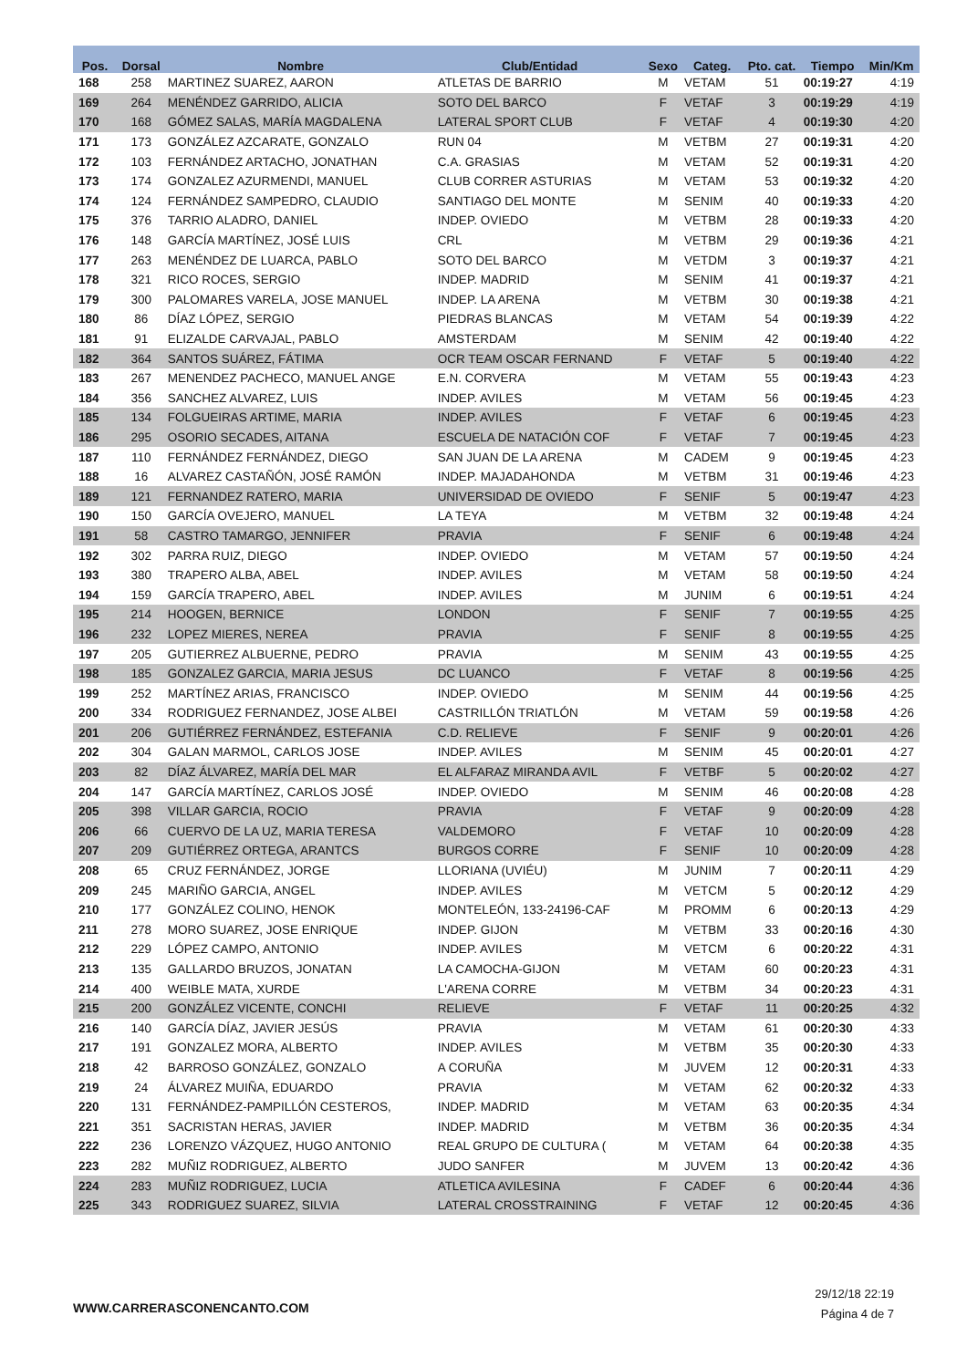| Pos. | Dorsal | Nombre | Club/Entidad | Sexo | Categ. | Pto. cat. | Tiempo | Min/Km |
| --- | --- | --- | --- | --- | --- | --- | --- | --- |
| 168 | 258 | MARTINEZ SUAREZ, AARON | ATLETAS DE BARRIO | M | VETAM | 51 | 00:19:27 | 4:19 |
| 169 | 264 | MENÉNDEZ GARRIDO, ALICIA | SOTO DEL BARCO | F | VETAF | 3 | 00:19:29 | 4:19 |
| 170 | 168 | GÓMEZ SALAS, MARÍA MAGDALENA | LATERAL SPORT CLUB | F | VETAF | 4 | 00:19:30 | 4:20 |
| 171 | 173 | GONZÁLEZ AZCARATE, GONZALO | RUN 04 | M | VETBM | 27 | 00:19:31 | 4:20 |
| 172 | 103 | FERNÁNDEZ ARTACHO, JONATHAN | C.A. GRASIAS | M | VETAM | 52 | 00:19:31 | 4:20 |
| 173 | 174 | GONZALEZ AZURMENDI, MANUEL | CLUB CORRER ASTURIAS | M | VETAM | 53 | 00:19:32 | 4:20 |
| 174 | 124 | FERNÁNDEZ SAMPEDRO, CLAUDIO | SANTIAGO DEL MONTE | M | SENIM | 40 | 00:19:33 | 4:20 |
| 175 | 376 | TARRIO ALADRO, DANIEL | INDEP. OVIEDO | M | VETBM | 28 | 00:19:33 | 4:20 |
| 176 | 148 | GARCÍA MARTÍNEZ, JOSÉ LUIS | CRL | M | VETBM | 29 | 00:19:36 | 4:21 |
| 177 | 263 | MENÉNDEZ DE LUARCA, PABLO | SOTO DEL BARCO | M | VETDM | 3 | 00:19:37 | 4:21 |
| 178 | 321 | RICO ROCES, SERGIO | INDEP. MADRID | M | SENIM | 41 | 00:19:37 | 4:21 |
| 179 | 300 | PALOMARES VARELA, JOSE MANUEL | INDEP. LA ARENA | M | VETBM | 30 | 00:19:38 | 4:21 |
| 180 | 86 | DÍAZ LÓPEZ, SERGIO | PIEDRAS BLANCAS | M | VETAM | 54 | 00:19:39 | 4:22 |
| 181 | 91 | ELIZALDE CARVAJAL, PABLO | AMSTERDAM | M | SENIM | 42 | 00:19:40 | 4:22 |
| 182 | 364 | SANTOS SUÁREZ, FÁTIMA | OCR TEAM OSCAR FERNAND | F | VETAF | 5 | 00:19:40 | 4:22 |
| 183 | 267 | MENENDEZ PACHECO, MANUEL ANGE | E.N. CORVERA | M | VETAM | 55 | 00:19:43 | 4:23 |
| 184 | 356 | SANCHEZ ALVAREZ, LUIS | INDEP. AVILES | M | VETAM | 56 | 00:19:45 | 4:23 |
| 185 | 134 | FOLGUEIRAS ARTIME, MARIA | INDEP. AVILES | F | VETAF | 6 | 00:19:45 | 4:23 |
| 186 | 295 | OSORIO SECADES, AITANA | ESCUELA DE NATACIÓN COF | F | VETAF | 7 | 00:19:45 | 4:23 |
| 187 | 110 | FERNÁNDEZ FERNÁNDEZ, DIEGO | SAN JUAN DE LA ARENA | M | CADEM | 9 | 00:19:45 | 4:23 |
| 188 | 16 | ALVAREZ CASTAÑÓN, JOSÉ RAMÓN | INDEP. MAJADAHONDA | M | VETBM | 31 | 00:19:46 | 4:23 |
| 189 | 121 | FERNANDEZ RATERO, MARIA | UNIVERSIDAD DE OVIEDO | F | SENIF | 5 | 00:19:47 | 4:23 |
| 190 | 150 | GARCÍA OVEJERO, MANUEL | LA TEYA | M | VETBM | 32 | 00:19:48 | 4:24 |
| 191 | 58 | CASTRO TAMARGO, JENNIFER | PRAVIA | F | SENIF | 6 | 00:19:48 | 4:24 |
| 192 | 302 | PARRA RUIZ, DIEGO | INDEP. OVIEDO | M | VETAM | 57 | 00:19:50 | 4:24 |
| 193 | 380 | TRAPERO ALBA, ABEL | INDEP. AVILES | M | VETAM | 58 | 00:19:50 | 4:24 |
| 194 | 159 | GARCÍA TRAPERO, ABEL | INDEP. AVILES | M | JUNIM | 6 | 00:19:51 | 4:24 |
| 195 | 214 | HOOGEN, BERNICE | LONDON | F | SENIF | 7 | 00:19:55 | 4:25 |
| 196 | 232 | LOPEZ MIERES, NEREA | PRAVIA | F | SENIF | 8 | 00:19:55 | 4:25 |
| 197 | 205 | GUTIERREZ ALBUERNE, PEDRO | PRAVIA | M | SENIM | 43 | 00:19:55 | 4:25 |
| 198 | 185 | GONZALEZ GARCIA, MARIA JESUS | DC LUANCO | F | VETAF | 8 | 00:19:56 | 4:25 |
| 199 | 252 | MARTÍNEZ ARIAS, FRANCISCO | INDEP. OVIEDO | M | SENIM | 44 | 00:19:56 | 4:25 |
| 200 | 334 | RODRIGUEZ FERNANDEZ, JOSE ALBEI | CASTRILLÓN TRIATLÓN | M | VETAM | 59 | 00:19:58 | 4:26 |
| 201 | 206 | GUTIÉRREZ FERNÁNDEZ, ESTEFANIA | C.D. RELIEVE | F | SENIF | 9 | 00:20:01 | 4:26 |
| 202 | 304 | GALAN MARMOL, CARLOS JOSE | INDEP. AVILES | M | SENIM | 45 | 00:20:01 | 4:27 |
| 203 | 82 | DÍAZ ÁLVAREZ, MARÍA DEL MAR | EL ALFARAZ MIRANDA AVIL | F | VETBF | 5 | 00:20:02 | 4:27 |
| 204 | 147 | GARCÍA MARTÍNEZ, CARLOS JOSÉ | INDEP. OVIEDO | M | SENIM | 46 | 00:20:08 | 4:28 |
| 205 | 398 | VILLAR GARCIA, ROCIO | PRAVIA | F | VETAF | 9 | 00:20:09 | 4:28 |
| 206 | 66 | CUERVO DE LA UZ, MARIA TERESA | VALDEMORO | F | VETAF | 10 | 00:20:09 | 4:28 |
| 207 | 209 | GUTIÉRREZ ORTEGA, ARANTCS | BURGOS CORRE | F | SENIF | 10 | 00:20:09 | 4:28 |
| 208 | 65 | CRUZ FERNÁNDEZ, JORGE | LLORIANA (UVIÉU) | M | JUNIM | 7 | 00:20:11 | 4:29 |
| 209 | 245 | MARIÑO GARCIA, ANGEL | INDEP. AVILES | M | VETCM | 5 | 00:20:12 | 4:29 |
| 210 | 177 | GONZÁLEZ COLINO, HENOK | MONTELEÓN, 133-24196-CAF | M | PROMM | 6 | 00:20:13 | 4:29 |
| 211 | 278 | MORO SUAREZ, JOSE ENRIQUE | INDEP. GIJON | M | VETBM | 33 | 00:20:16 | 4:30 |
| 212 | 229 | LÓPEZ CAMPO, ANTONIO | INDEP. AVILES | M | VETCM | 6 | 00:20:22 | 4:31 |
| 213 | 135 | GALLARDO BRUZOS, JONATAN | LA CAMOCHA-GIJON | M | VETAM | 60 | 00:20:23 | 4:31 |
| 214 | 400 | WEIBLE MATA, XURDE | L'ARENA CORRE | M | VETBM | 34 | 00:20:23 | 4:31 |
| 215 | 200 | GONZÁLEZ VICENTE, CONCHI | RELIEVE | F | VETAF | 11 | 00:20:25 | 4:32 |
| 216 | 140 | GARCÍA DÍAZ, JAVIER JESÚS | PRAVIA | M | VETAM | 61 | 00:20:30 | 4:33 |
| 217 | 191 | GONZALEZ MORA, ALBERTO | INDEP. AVILES | M | VETBM | 35 | 00:20:30 | 4:33 |
| 218 | 42 | BARROSO GONZÁLEZ, GONZALO | A CORUÑA | M | JUVEM | 12 | 00:20:31 | 4:33 |
| 219 | 24 | ÁLVAREZ MUIÑA, EDUARDO | PRAVIA | M | VETAM | 62 | 00:20:32 | 4:33 |
| 220 | 131 | FERNÁNDEZ-PAMPILLÓN CESTEROS, | INDEP. MADRID | M | VETAM | 63 | 00:20:35 | 4:34 |
| 221 | 351 | SACRISTAN HERAS, JAVIER | INDEP. MADRID | M | VETBM | 36 | 00:20:35 | 4:34 |
| 222 | 236 | LORENZO VÁZQUEZ, HUGO ANTONIO | REAL GRUPO DE CULTURA ( | M | VETAM | 64 | 00:20:38 | 4:35 |
| 223 | 282 | MUÑIZ RODRIGUEZ, ALBERTO | JUDO SANFER | M | JUVEM | 13 | 00:20:42 | 4:36 |
| 224 | 283 | MUÑIZ RODRIGUEZ, LUCIA | ATLETICA AVILESINA | F | CADEF | 6 | 00:20:44 | 4:36 |
| 225 | 343 | RODRIGUEZ SUAREZ, SILVIA | LATERAL CROSSTRAINING | F | VETAF | 12 | 00:20:45 | 4:36 |
WWW.CARRERASCONENCANTO.COM
29/12/18 22:19
Página 4 de 7